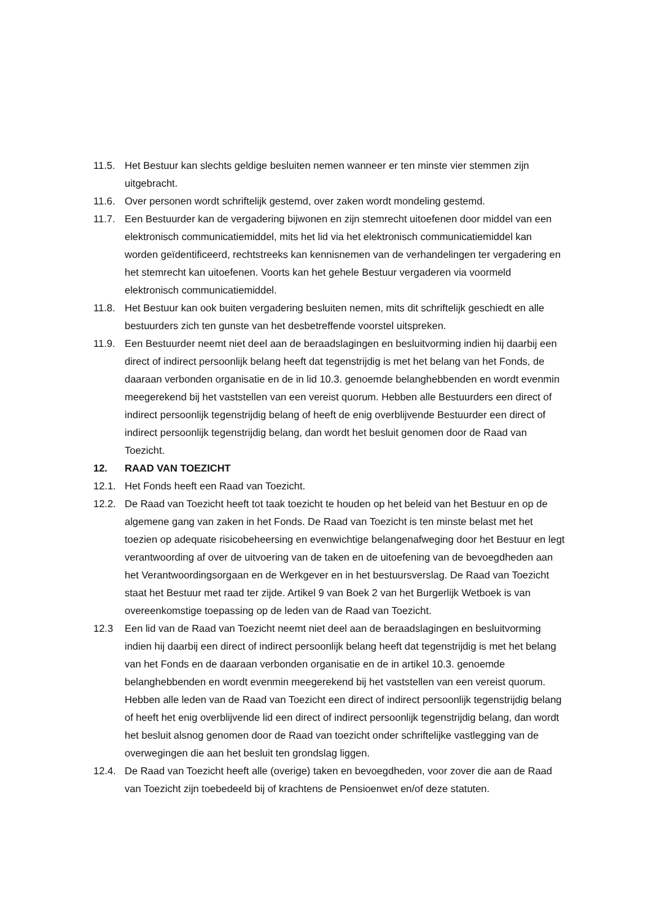11.5. Het Bestuur kan slechts geldige besluiten nemen wanneer er ten minste vier stemmen zijn uitgebracht.
11.6. Over personen wordt schriftelijk gestemd, over zaken wordt mondeling gestemd.
11.7. Een Bestuurder kan de vergadering bijwonen en zijn stemrecht uitoefenen door middel van een elektronisch communicatiemiddel, mits het lid via het elektronisch communicatiemiddel kan worden geïdentificeerd, rechtstreeks kan kennisnemen van de verhandelingen ter vergadering en het stemrecht kan uitoefenen. Voorts kan het gehele Bestuur vergaderen via voormeld elektronisch communicatiemiddel.
11.8. Het Bestuur kan ook buiten vergadering besluiten nemen, mits dit schriftelijk geschiedt en alle bestuurders zich ten gunste van het desbetreffende voorstel uitspreken.
11.9. Een Bestuurder neemt niet deel aan de beraadslagingen en besluitvorming indien hij daarbij een direct of indirect persoonlijk belang heeft dat tegenstrijdig is met het belang van het Fonds, de daaraan verbonden organisatie en de in lid 10.3. genoemde belanghebbenden en wordt evenmin meegerekend bij het vaststellen van een vereist quorum. Hebben alle Bestuurders een direct of indirect persoonlijk tegenstrijdig belang of heeft de enig overblijvende Bestuurder een direct of indirect persoonlijk tegenstrijdig belang, dan wordt het besluit genomen door de Raad van Toezicht.
12. RAAD VAN TOEZICHT
12.1. Het Fonds heeft een Raad van Toezicht.
12.2. De Raad van Toezicht heeft tot taak toezicht te houden op het beleid van het Bestuur en op de algemene gang van zaken in het Fonds. De Raad van Toezicht is ten minste belast met het toezien op adequate risicobeheersing en evenwichtige belangenafweging door het Bestuur en legt verantwoording af over de uitvoering van de taken en de uitoefening van de bevoegdheden aan het Verantwoordingsorgaan en de Werkgever en in het bestuursverslag. De Raad van Toezicht staat het Bestuur met raad ter zijde. Artikel 9 van Boek 2 van het Burgerlijk Wetboek is van overeenkomstige toepassing op de leden van de Raad van Toezicht.
12.3 Een lid van de Raad van Toezicht neemt niet deel aan de beraadslagingen en besluitvorming indien hij daarbij een direct of indirect persoonlijk belang heeft dat tegenstrijdig is met het belang van het Fonds en de daaraan verbonden organisatie en de in artikel 10.3. genoemde belanghebbenden en wordt evenmin meegerekend bij het vaststellen van een vereist quorum. Hebben alle leden van de Raad van Toezicht een direct of indirect persoonlijk tegenstrijdig belang of heeft het enig overblijvende lid een direct of indirect persoonlijk tegenstrijdig belang, dan wordt het besluit alsnog genomen door de Raad van toezicht onder schriftelijke vastlegging van de overwegingen die aan het besluit ten grondslag liggen.
12.4. De Raad van Toezicht heeft alle (overige) taken en bevoegdheden, voor zover die aan de Raad van Toezicht zijn toebedeeld bij of krachtens de Pensioenwet en/of deze statuten.